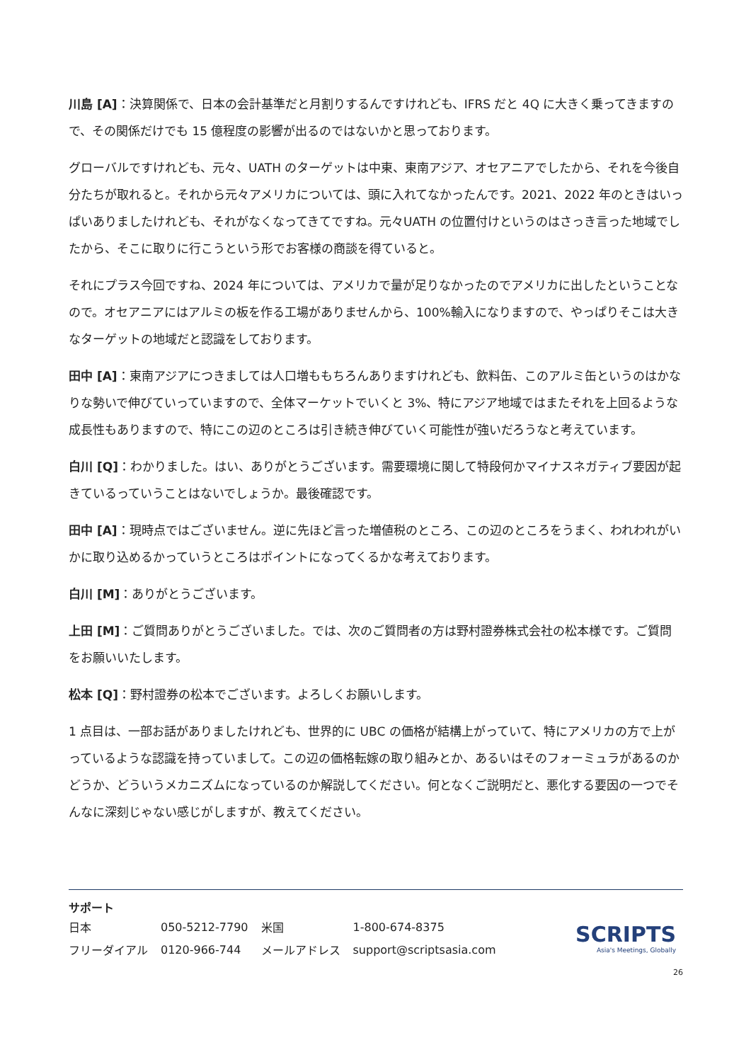川島 [A]：決算関係で、日本の会計基準だと月割りするんですけれども、IFRS だと 4Q に大きく乗ってきますので、その関係だけでも 15 億程度の影響が出るのではないかと思っております。
グローバルですけれども、元々、UATH のターゲットは中東、東南アジア、オセアニアでしたから、それを今後自分たちが取れると。それから元々アメリカについては、頭に入れてなかったんです。2021、2022 年のときはいっぱいありましたけれども、それがなくなってきてですね。元々UATH の位置付けというのはさっき言った地域でしたから、そこに取りに行こうという形でお客様の商談を得ていると。
それにプラス今回ですね、2024 年については、アメリカで量が足りなかったのでアメリカに出したということなので。オセアニアにはアルミの板を作る工場がありませんから、100%輸入になりますので、やっぱりそこは大きなターゲットの地域だと認識をしております。
田中 [A]：東南アジアにつきましては人口増ももちろんありますけれども、飲料缶、このアルミ缶というのはかなりな勢いで伸びていっていますので、全体マーケットでいくと 3%、特にアジア地域ではまたそれを上回るような成長性もありますので、特にこの辺のところは引き続き伸びていく可能性が強いだろうなと考えています。
白川 [Q]：わかりました。はい、ありがとうございます。需要環境に関して特段何かマイナスネガティブ要因が起きているっていうことはないでしょうか。最後確認です。
田中 [A]：現時点ではございません。逆に先ほど言った増値税のところ、この辺のところをうまく、われわれがいかに取り込めるかっていうところはポイントになってくるかな考えております。
白川 [M]：ありがとうございます。
上田 [M]：ご質問ありがとうございました。では、次のご質問者の方は野村證券株式会社の松本様です。ご質問をお願いいたします。
松本 [Q]：野村證券の松本でございます。よろしくお願いします。
1 点目は、一部お話がありましたけれども、世界的に UBC の価格が結構上がっていて、特にアメリカの方で上がっているような認識を持っていまして。この辺の価格転嫁の取り組みとか、あるいはそのフォーミュラがあるのかどうか、どういうメカニズムになっているのか解説してください。何となくご説明だと、悪化する要因の一つでそんなに深刻じゃない感じがしますが、教えてください。
サポート
| 日本 | 050-5212-7790 | 米国 | 1-800-674-8375 |
| フリーダイアル | 0120-966-744 | メールアドレス | support@scriptsasia.com |
SCRIPTS
Asia's Meetings, Globally
26